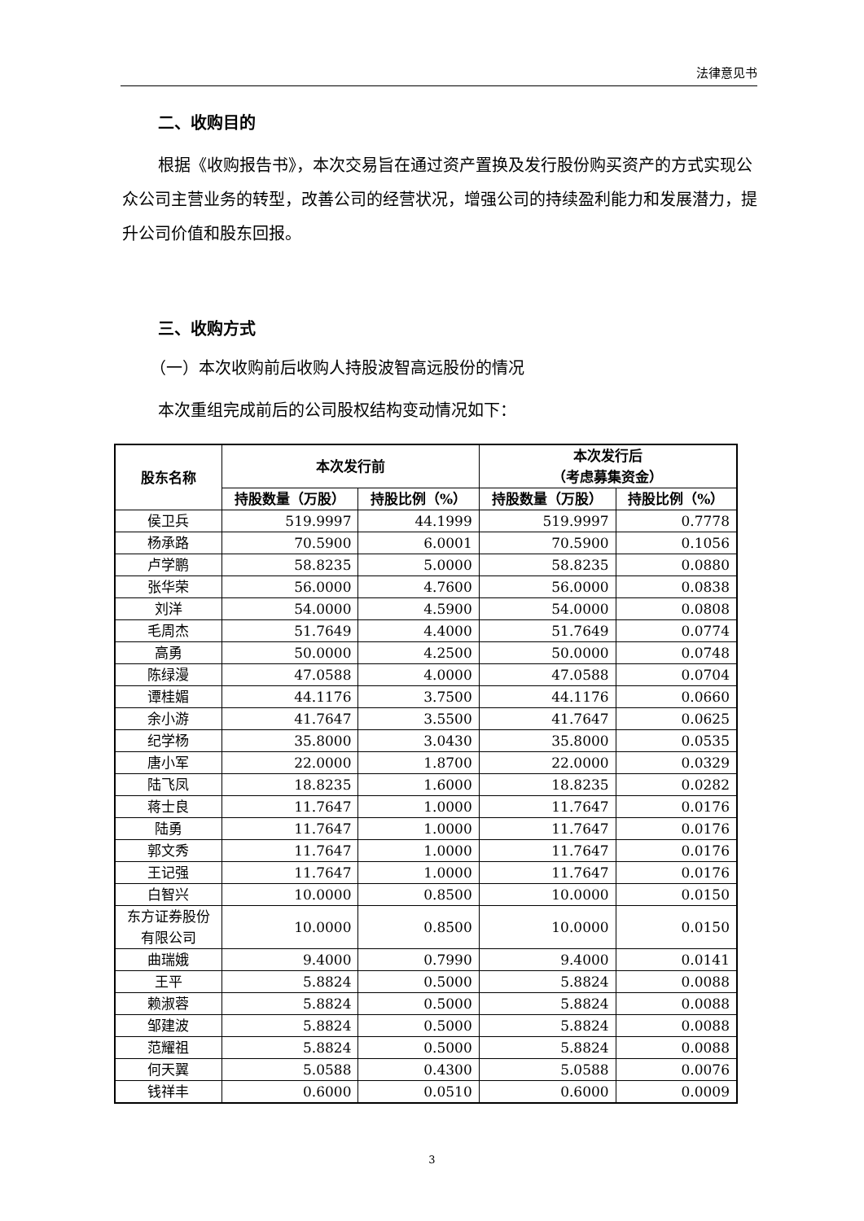法律意见书
二、收购目的
根据《收购报告书》，本次交易旨在通过资产置换及发行股份购买资产的方式实现公众公司主营业务的转型，改善公司的经营状况，增强公司的持续盈利能力和发展潜力，提升公司价值和股东回报。
三、收购方式
（一）本次收购前后收购人持股波智高远股份的情况
本次重组完成前后的公司股权结构变动情况如下：
| 股东名称 | 本次发行前 | | 本次发行后 （考虑募集资金） | |
| --- | --- | --- | --- | --- |
| | 持股数量（万股） | 持股比例（%） | 持股数量（万股） | 持股比例（%） |
| 侯卫兵 | 519.9997 | 44.1999 | 519.9997 | 0.7778 |
| 杨承路 | 70.5900 | 6.0001 | 70.5900 | 0.1056 |
| 卢学鹏 | 58.8235 | 5.0000 | 58.8235 | 0.0880 |
| 张华荣 | 56.0000 | 4.7600 | 56.0000 | 0.0838 |
| 刘洋 | 54.0000 | 4.5900 | 54.0000 | 0.0808 |
| 毛周杰 | 51.7649 | 4.4000 | 51.7649 | 0.0774 |
| 高勇 | 50.0000 | 4.2500 | 50.0000 | 0.0748 |
| 陈绿漫 | 47.0588 | 4.0000 | 47.0588 | 0.0704 |
| 谭桂媚 | 44.1176 | 3.7500 | 44.1176 | 0.0660 |
| 余小游 | 41.7647 | 3.5500 | 41.7647 | 0.0625 |
| 纪学杨 | 35.8000 | 3.0430 | 35.8000 | 0.0535 |
| 唐小军 | 22.0000 | 1.8700 | 22.0000 | 0.0329 |
| 陆飞凤 | 18.8235 | 1.6000 | 18.8235 | 0.0282 |
| 蒋士良 | 11.7647 | 1.0000 | 11.7647 | 0.0176 |
| 陆勇 | 11.7647 | 1.0000 | 11.7647 | 0.0176 |
| 郭文秀 | 11.7647 | 1.0000 | 11.7647 | 0.0176 |
| 王记强 | 11.7647 | 1.0000 | 11.7647 | 0.0176 |
| 白智兴 | 10.0000 | 0.8500 | 10.0000 | 0.0150 |
| 东方证券股份 有限公司 | 10.0000 | 0.8500 | 10.0000 | 0.0150 |
| 曲瑞娥 | 9.4000 | 0.7990 | 9.4000 | 0.0141 |
| 王平 | 5.8824 | 0.5000 | 5.8824 | 0.0088 |
| 赖淑蓉 | 5.8824 | 0.5000 | 5.8824 | 0.0088 |
| 邹建波 | 5.8824 | 0.5000 | 5.8824 | 0.0088 |
| 范耀祖 | 5.8824 | 0.5000 | 5.8824 | 0.0088 |
| 何天翼 | 5.0588 | 0.4300 | 5.0588 | 0.0076 |
| 钱祥丰 | 0.6000 | 0.0510 | 0.6000 | 0.0009 |
3